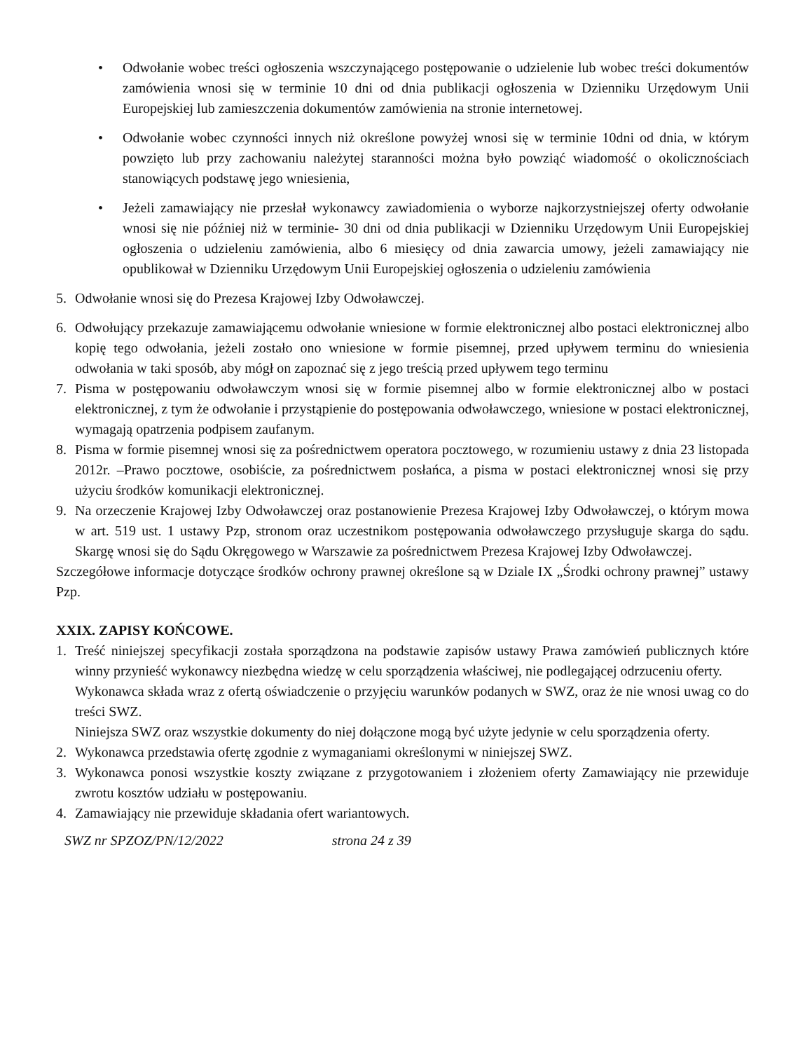• Odwołanie wobec treści ogłoszenia wszczynającego postępowanie o udzielenie lub wobec treści dokumentów zamówienia wnosi się w terminie 10 dni od dnia publikacji ogłoszenia w Dzienniku Urzędowym Unii Europejskiej lub zamieszczenia dokumentów zamówienia na stronie internetowej.
• Odwołanie wobec czynności innych niż określone powyżej wnosi się w terminie 10dni od dnia, w którym powzięto lub przy zachowaniu należytej staranności można było powziąć wiadomość o okolicznościach stanowiących podstawę jego wniesienia,
• Jeżeli zamawiający nie przesłał wykonawcy zawiadomienia o wyborze najkorzystniejszej oferty odwołanie wnosi się nie później niż w terminie- 30 dni od dnia publikacji w Dzienniku Urzędowym Unii Europejskiej ogłoszenia o udzieleniu zamówienia, albo 6 miesięcy od dnia zawarcia umowy, jeżeli zamawiający nie opublikował w Dzienniku Urzędowym Unii Europejskiej ogłoszenia o udzieleniu zamówienia
5. Odwołanie wnosi się do Prezesa Krajowej Izby Odwoławczej.
6. Odwołujący przekazuje zamawiającemu odwołanie wniesione w formie elektronicznej albo postaci elektronicznej albo kopię tego odwołania, jeżeli zostało ono wniesione w formie pisemnej, przed upływem terminu do wniesienia odwołania w taki sposób, aby mógł on zapoznać się z jego treścią przed upływem tego terminu
7. Pisma w postępowaniu odwoławczym wnosi się w formie pisemnej albo w formie elektronicznej albo w postaci elektronicznej, z tym że odwołanie i przystąpienie do postępowania odwoławczego, wniesione w postaci elektronicznej, wymagają opatrzenia podpisem zaufanym.
8. Pisma w formie pisemnej wnosi się za pośrednictwem operatora pocztowego, w rozumieniu ustawy z dnia 23 listopada 2012r. –Prawo pocztowe, osobiście, za pośrednictwem posłańca, a pisma w postaci elektronicznej wnosi się przy użyciu środków komunikacji elektronicznej.
9. Na orzeczenie Krajowej Izby Odwoławczej oraz postanowienie Prezesa Krajowej Izby Odwoławczej, o którym mowa w art. 519 ust. 1 ustawy Pzp, stronom oraz uczestnikom postępowania odwoławczego przysługuje skarga do sądu. Skargę wnosi się do Sądu Okręgowego w Warszawie za pośrednictwem Prezesa Krajowej Izby Odwoławczej.
Szczegółowe informacje dotyczące środków ochrony prawnej określone są w Dziale IX „Środki ochrony prawnej” ustawy Pzp.
XXIX. ZAPISY KOŃCOWE.
1. Treść niniejszej specyfikacji została sporządzona na podstawie zapisów ustawy Prawa zamówień publicznych które winny przynieść wykonawcy niezbędna wiedzę w celu sporządzenia właściwej, nie podlegającej odrzuceniu oferty.
Wykonawca składa wraz z ofertą oświadczenie o przyjęciu warunków podanych w SWZ, oraz że nie wnosi uwag co do treści SWZ.
Niniejsza SWZ oraz wszystkie dokumenty do niej dołączone mogą być użyte jedynie w celu sporządzenia oferty.
2. Wykonawca przedstawia ofertę zgodnie z wymaganiami określonymi w niniejszej SWZ.
3. Wykonawca ponosi wszystkie koszty związane z przygotowaniem i złożeniem oferty Zamawiający nie przewiduje zwrotu kosztów udziału w postępowaniu.
4. Zamawiający nie przewiduje składania ofert wariantowych.
SWZ nr SPZOZ/PN/12/2022 strona 24 z 39